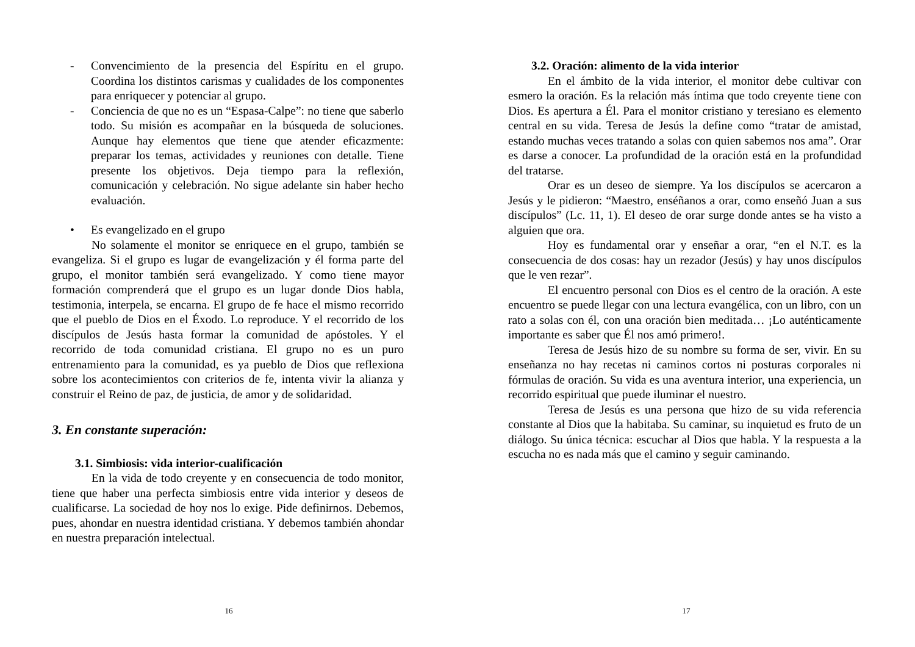- Convencimiento de la presencia del Espíritu en el grupo. Coordina los distintos carismas y cualidades de los componentes para enriquecer y potenciar al grupo.
- Conciencia de que no es un “Espasa-Calpe”: no tiene que saberlo todo. Su misión es acompañar en la búsqueda de soluciones. Aunque hay elementos que tiene que atender eficazmente: preparar los temas, actividades y reuniones con detalle. Tiene presente los objetivos. Deja tiempo para la reflexión, comunicación y celebración. No sigue adelante sin haber hecho evaluación.
• Es evangelizado en el grupo
No solamente el monitor se enriquece en el grupo, también se evangeliza. Si el grupo es lugar de evangelización y él forma parte del grupo, el monitor también será evangelizado. Y como tiene mayor formación comprenderá que el grupo es un lugar donde Dios habla, testimonia, interpela, se encarna. El grupo de fe hace el mismo recorrido que el pueblo de Dios en el Éxodo. Lo reproduce. Y el recorrido de los discípulos de Jesús hasta formar la comunidad de apóstoles. Y el recorrido de toda comunidad cristiana. El grupo no es un puro entrenamiento para la comunidad, es ya pueblo de Dios que reflexiona sobre los acontecimientos con criterios de fe, intenta vivir la alianza y construir el Reino de paz, de justicia, de amor y de solidaridad.
3. En constante superación:
3.1. Simbiosis: vida interior-cualificación
En la vida de todo creyente y en consecuencia de todo monitor, tiene que haber una perfecta simbiosis entre vida interior y deseos de cualificarse. La sociedad de hoy nos lo exige. Pide definirnos. Debemos, pues, ahondar en nuestra identidad cristiana. Y debemos también ahondar en nuestra preparación intelectual.
16
3.2. Oración: alimento de la vida interior
En el ámbito de la vida interior, el monitor debe cultivar con esmero la oración. Es la relación más íntima que todo creyente tiene con Dios. Es apertura a Él. Para el monitor cristiano y teresiano es elemento central en su vida. Teresa de Jesús la define como “tratar de amistad, estando muchas veces tratando a solas con quien sabemos nos ama”. Orar es darse a conocer. La profundidad de la oración está en la profundidad del tratarse.
Orar es un deseo de siempre. Ya los discípulos se acercaron a Jesús y le pidieron: “Maestro, enséñanos a orar, como enseñó Juan a sus discípulos” (Lc. 11, 1). El deseo de orar surge donde antes se ha visto a alguien que ora.
Hoy es fundamental orar y enseñar a orar, “en el N.T. es la consecuencia de dos cosas: hay un rezador (Jesús) y hay unos discípulos que le ven rezar”.
El encuentro personal con Dios es el centro de la oración. A este encuentro se puede llegar con una lectura evangélica, con un libro, con un rato a solas con él, con una oración bien meditada… ¡Lo auténticamente importante es saber que Él nos amó primero!.
Teresa de Jesús hizo de su nombre su forma de ser, vivir. En su enseñanza no hay recetas ni caminos cortos ni posturas corporales ni fórmulas de oración. Su vida es una aventura interior, una experiencia, un recorrido espiritual que puede iluminar el nuestro.
Teresa de Jesús es una persona que hizo de su vida referencia constante al Dios que la habitaba. Su caminar, su inquietud es fruto de un diálogo. Su única técnica: escuchar al Dios que habla. Y la respuesta a la escucha no es nada más que el camino y seguir caminando.
17